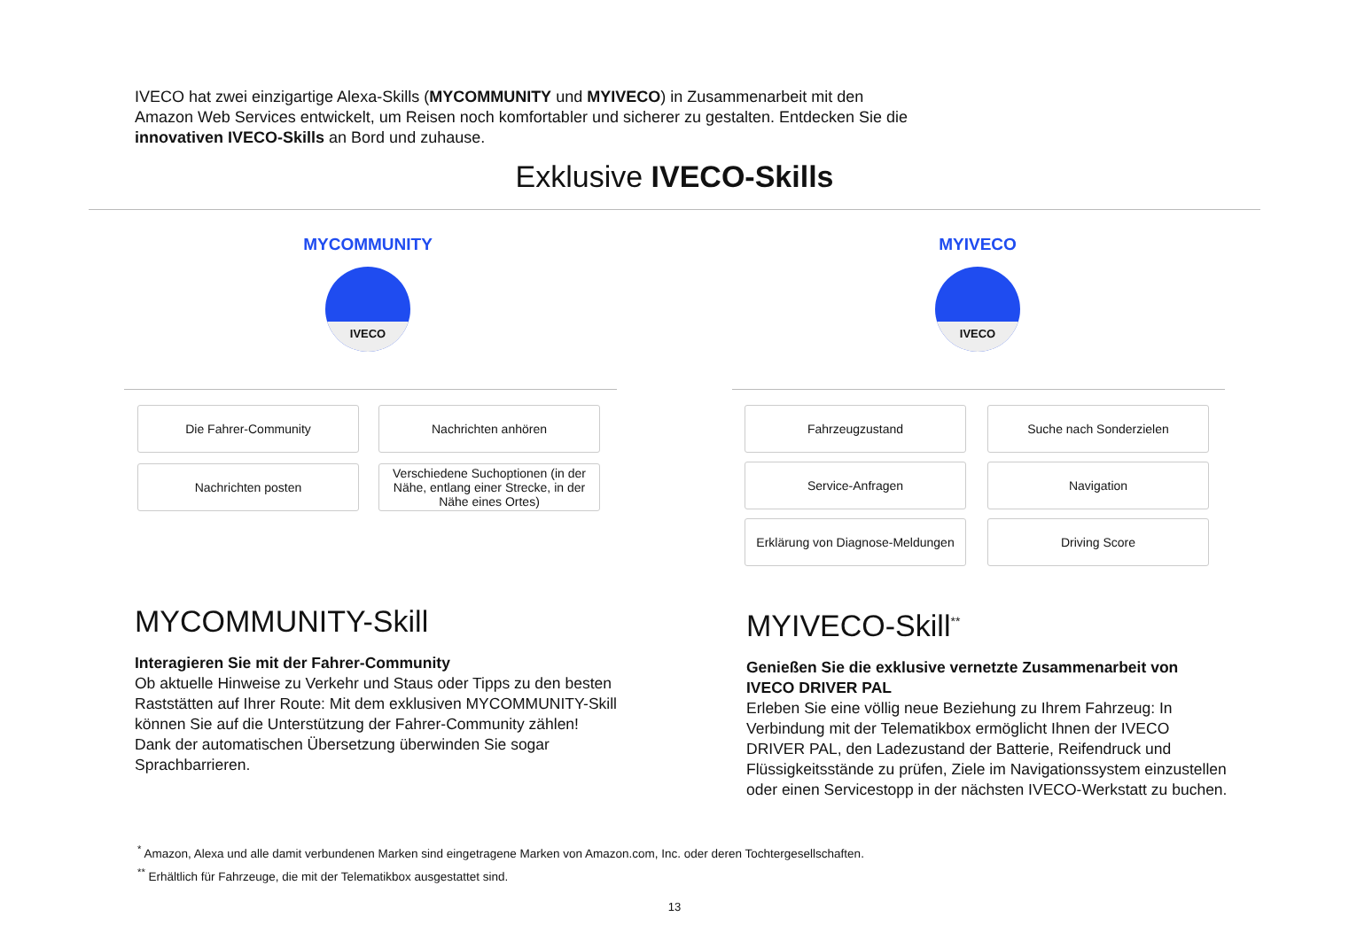IVECO hat zwei einzigartige Alexa-Skills (MYCOMMUNITY und MYIVECO) in Zusammenarbeit mit den Amazon Web Services entwickelt, um Reisen noch komfortabler und sicherer zu gestalten. Entdecken Sie die innovativen IVECO-Skills an Bord und zuhause.
Exklusive IVECO-Skills
MYCOMMUNITY
IVECO
MYIVECO
IVECO
Die Fahrer-Community
Nachrichten anhören
Nachrichten posten
Verschiedene Suchoptionen (in der Nähe, entlang einer Strecke, in der Nähe eines Ortes)
Fahrzeugzustand
Suche nach Sonderzielen
Service-Anfragen
Navigation
Erklärung von Diagnose-Meldungen
Driving Score
MYCOMMUNITY-Skill
Interagieren Sie mit der Fahrer-Community
Ob aktuelle Hinweise zu Verkehr und Staus oder Tipps zu den besten Raststätten auf Ihrer Route: Mit dem exklusiven MYCOMMUNITY-Skill können Sie auf die Unterstützung der Fahrer-Community zählen! Dank der automatischen Übersetzung überwinden Sie sogar Sprachbarrieren.
MYIVECO-Skill<sup>**</sup>
Genießen Sie die exklusive vernetzte Zusammenarbeit von IVECO DRIVER PAL
Erleben Sie eine völlig neue Beziehung zu Ihrem Fahrzeug: In Verbindung mit der Telematikbox ermöglicht Ihnen der IVECO DRIVER PAL, den Ladezustand der Batterie, Reifendruck und Flüssigkeitsstände zu prüfen, Ziele im Navigationssystem einzustellen oder einen Servicestopp in der nächsten IVECO-Werkstatt zu buchen.
<sup>*</sup> Amazon, Alexa und alle damit verbundenen Marken sind eingetragene Marken von Amazon.com, Inc. oder deren Tochtergesellschaften.
<sup>**</sup> Erhältlich für Fahrzeuge, die mit der Telematikbox ausgestattet sind.
13